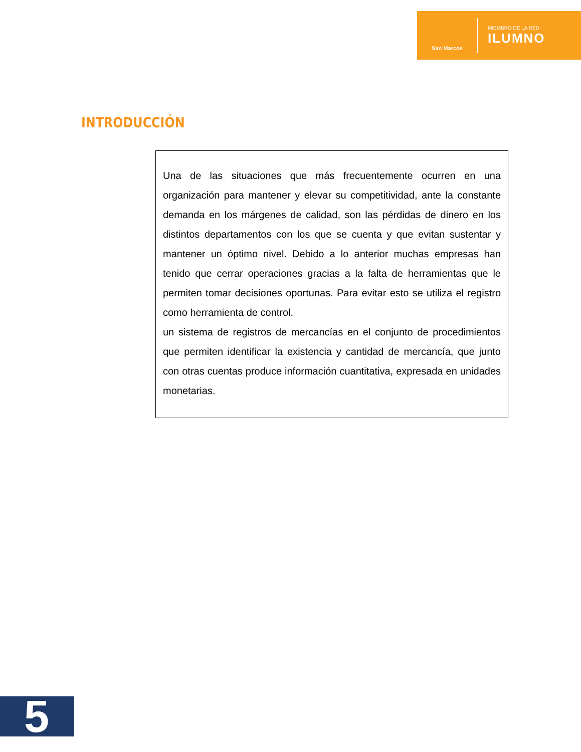San Marcos
MIEMBRO DE LA RED
ILUMNO
INTRODUCCIÓN
Una de las situaciones que más frecuentemente ocurren en una organización para mantener y elevar su competitividad, ante la constante demanda en los márgenes de calidad, son las pérdidas de dinero en los distintos departamentos con los que se cuenta y que evitan sustentar y mantener un óptimo nivel. Debido a lo anterior muchas empresas han tenido que cerrar operaciones gracias a la falta de herramientas que le permiten tomar decisiones oportunas. Para evitar esto se utiliza el registro como herramienta de control.
un sistema de registros de mercancías en el conjunto de procedimientos que permiten identificar la existencia y cantidad de mercancía, que junto con otras cuentas produce información cuantitativa, expresada en unidades monetarias.
5